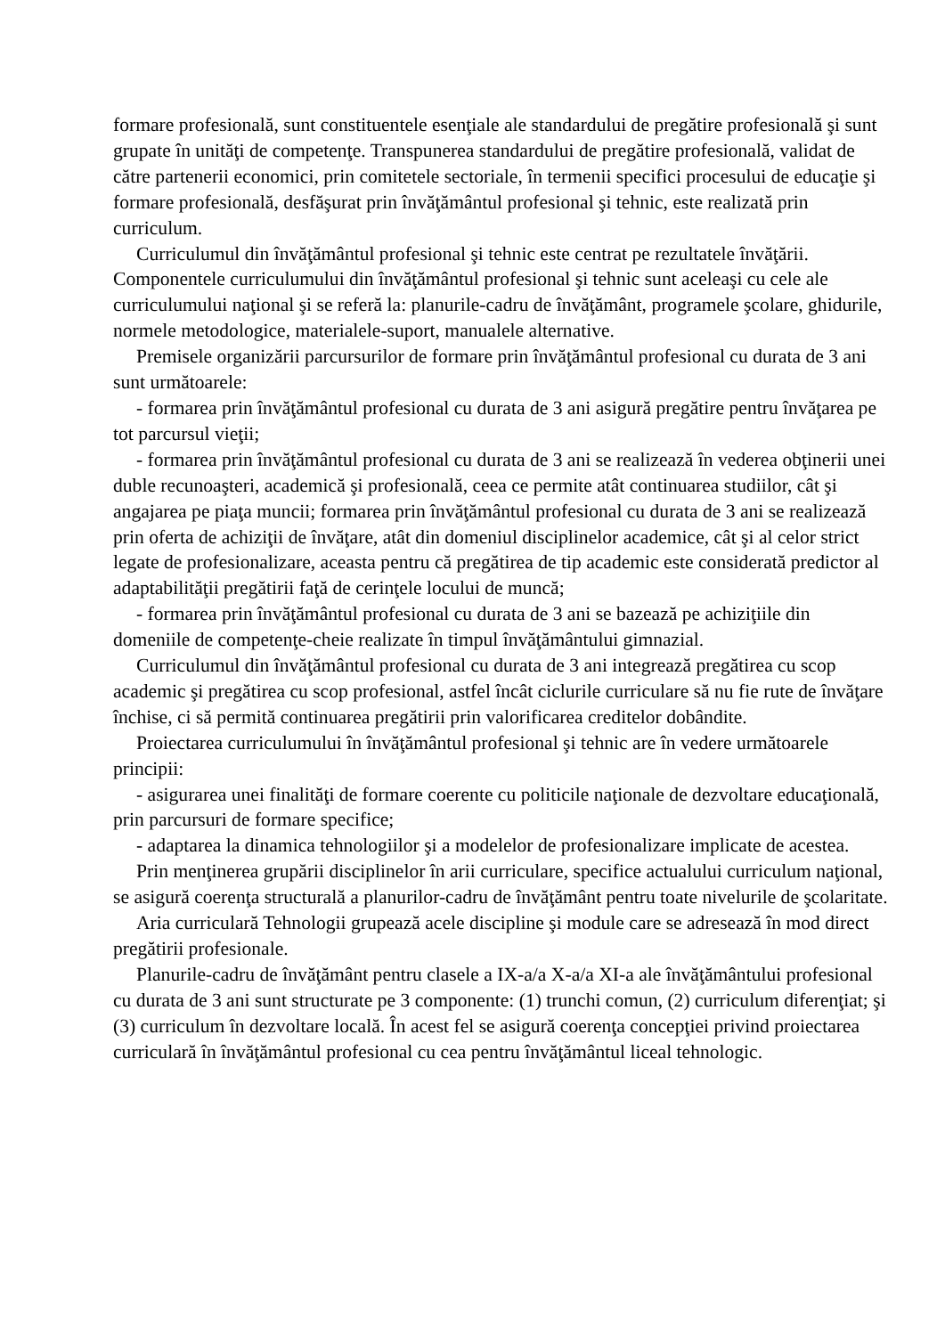formare profesională, sunt constituentele esenţiale ale standardului de pregătire profesională şi sunt grupate în unităţi de competenţe. Transpunerea standardului de pregătire profesională, validat de către partenerii economici, prin comitetele sectoriale, în termenii specifici procesului de educaţie şi formare profesională, desfăşurat prin învăţământul profesional şi tehnic, este realizată prin curriculum.
Curriculumul din învăţământul profesional şi tehnic este centrat pe rezultatele învăţării. Componentele curriculumului din învăţământul profesional şi tehnic sunt aceleaşi cu cele ale curriculumului naţional şi se referă la: planurile-cadru de învăţământ, programele şcolare, ghidurile, normele metodologice, materialele-suport, manualele alternative.
Premisele organizării parcursurilor de formare prin învăţământul profesional cu durata de 3 ani sunt următoarele:
- formarea prin învăţământul profesional cu durata de 3 ani asigură pregătire pentru învăţarea pe tot parcursul vieţii;
- formarea prin învăţământul profesional cu durata de 3 ani se realizează în vederea obţinerii unei duble recunoaşteri, academică şi profesională, ceea ce permite atât continuarea studiilor, cât şi angajarea pe piaţa muncii; formarea prin învăţământul profesional cu durata de 3 ani se realizează prin oferta de achiziţii de învăţare, atât din domeniul disciplinelor academice, cât şi al celor strict legate de profesionalizare, aceasta pentru că pregătirea de tip academic este considerată predictor al adaptabilităţii pregătirii faţă de cerinţele locului de muncă;
- formarea prin învăţământul profesional cu durata de 3 ani se bazează pe achiziţiile din domeniile de competenţe-cheie realizate în timpul învăţământului gimnazial.
Curriculumul din învăţământul profesional cu durata de 3 ani integrează pregătirea cu scop academic şi pregătirea cu scop profesional, astfel încât ciclurile curriculare să nu fie rute de învăţare închise, ci să permită continuarea pregătirii prin valorificarea creditelor dobândite.
Proiectarea curriculumului în învăţământul profesional şi tehnic are în vedere următoarele principii:
- asigurarea unei finalităţi de formare coerente cu politicile naţionale de dezvoltare educaţională, prin parcursuri de formare specifice;
- adaptarea la dinamica tehnologiilor şi a modelelor de profesionalizare implicate de acestea.
Prin menţinerea grupării disciplinelor în arii curriculare, specifice actualului curriculum naţional, se asigură coerenţa structurală a planurilor-cadru de învăţământ pentru toate nivelurile de şcolaritate.
Aria curriculară Tehnologii grupează acele discipline şi module care se adresează în mod direct pregătirii profesionale.
Planurile-cadru de învăţământ pentru clasele a IX-a/a X-a/a XI-a ale învăţământului profesional cu durata de 3 ani sunt structurate pe 3 componente: (1) trunchi comun, (2) curriculum diferenţiat; şi (3) curriculum în dezvoltare locală. În acest fel se asigură coerenţa concepţiei privind proiectarea curriculară în învăţământul profesional cu cea pentru învăţământul liceal tehnologic.